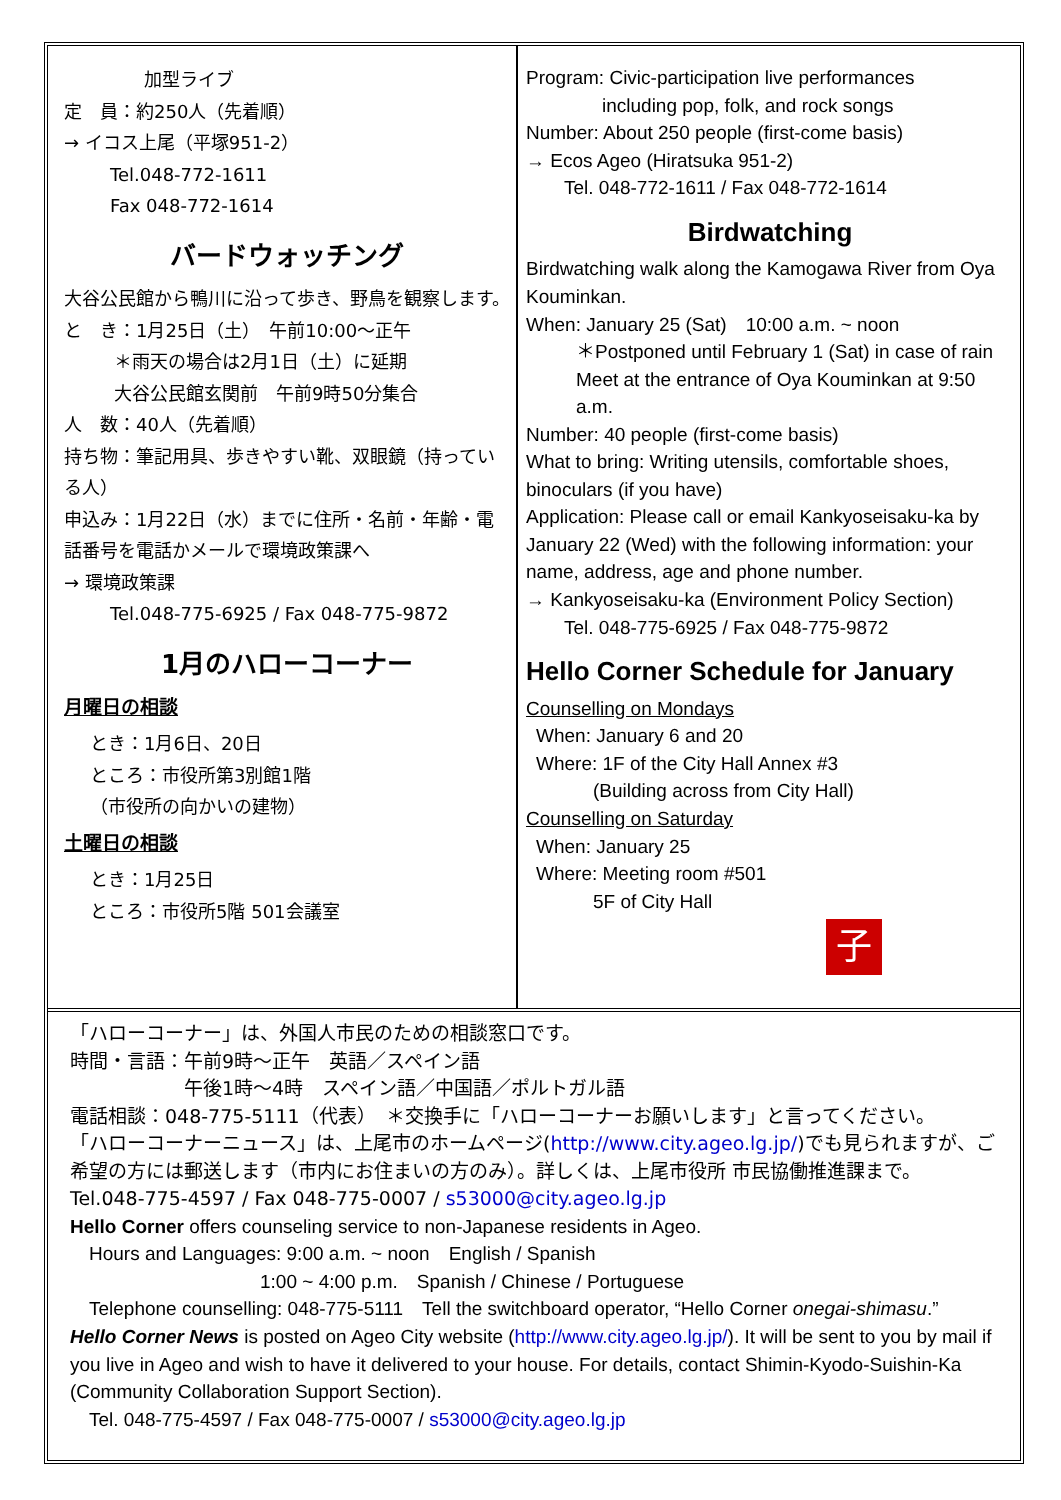加型ライブ
定　員：約250人（先着順）
→ イコス上尾（平塚951-2）
Tel.048-772-1611
Fax 048-772-1614
バードウォッチング
大谷公民館から鴨川に沿って歩き、野鳥を観察します。
と　き：1月25日（土）　午前10:00～正午
＊雨天の場合は2月1日（土）に延期
大谷公民館玄関前　午前9時50分集合
人　数：40人（先着順）
持ち物：筆記用具、歩きやすい靴、双眼鏡（持っている人）
申込み：1月22日（水）までに住所・名前・年齢・電話番号を電話かメールで環境政策課へ
→ 環境政策課
Tel.048-775-6925 / Fax 048-775-9872
1月のハローコーナー
月曜日の相談
とき：1月6日、20日
ところ：市役所第3別館1階
（市役所の向かいの建物）
土曜日の相談
とき：1月25日
ところ：市役所5階 501会議室
Program: Civic-participation live performances
　　　　including pop, folk, and rock songs
Number: About 250 people (first-come basis)
→ Ecos Ageo (Hiratsuka 951-2)
　　Tel. 048-772-1611 / Fax 048-772-1614
Birdwatching
Birdwatching walk along the Kamogawa River from Oya Kouminkan.
When: January 25 (Sat)　10:00 a.m. ~ noon
＊Postponed until February 1 (Sat) in case of rain
Meet at the entrance of Oya Kouminkan at 9:50 a.m.
Number: 40 people (first-come basis)
What to bring: Writing utensils, comfortable shoes, binoculars (if you have)
Application: Please call or email Kankyoseisaku-ka by January 22 (Wed) with the following information: your name, address, age and phone number.
→ Kankyoseisaku-ka (Environment Policy Section)
　　Tel. 048-775-6925 / Fax 048-775-9872
Hello Corner Schedule for January
Counselling on Mondays
When: January 6 and 20
Where: 1F of the City Hall Annex #3
　　　(Building across from City Hall)
Counselling on Saturday
When: January 25
Where: Meeting room #501
　　　5F of City Hall
子
「ハローコーナー」は、外国人市民のための相談窓口です。
時間・言語：午前9時～正午　英語／スペイン語
　　　　　　午後1時～4時　スペイン語／中国語／ポルトガル語
電話相談：048-775-5111（代表）　＊交換手に「ハローコーナーお願いします」と言ってください。
「ハローコーナーニュース」は、上尾市のホームページ(http://www.city.ageo.lg.jp/)でも見られますが、ご希望の方には郵送します（市内にお住まいの方のみ）。詳しくは、上尾市役所 市民協働推進課まで。
Tel.048-775-4597 / Fax 048-775-0007 / s53000@city.ageo.lg.jp
Hello Corner offers counseling service to non-Japanese residents in Ageo.
　Hours and Languages: 9:00 a.m. ~ noon　English / Spanish
　　　　　　　　　　1:00 ~ 4:00 p.m.　Spanish / Chinese / Portuguese
　Telephone counselling: 048-775-5111　Tell the switchboard operator, “Hello Corner onegai-shimasu.”
Hello Corner News is posted on Ageo City website (http://www.city.ageo.lg.jp/). It will be sent to you by mail if you live in Ageo and wish to have it delivered to your house. For details, contact Shimin-Kyodo-Suishin-Ka (Community Collaboration Support Section).
　Tel. 048-775-4597 / Fax 048-775-0007 / s53000@city.ageo.lg.jp